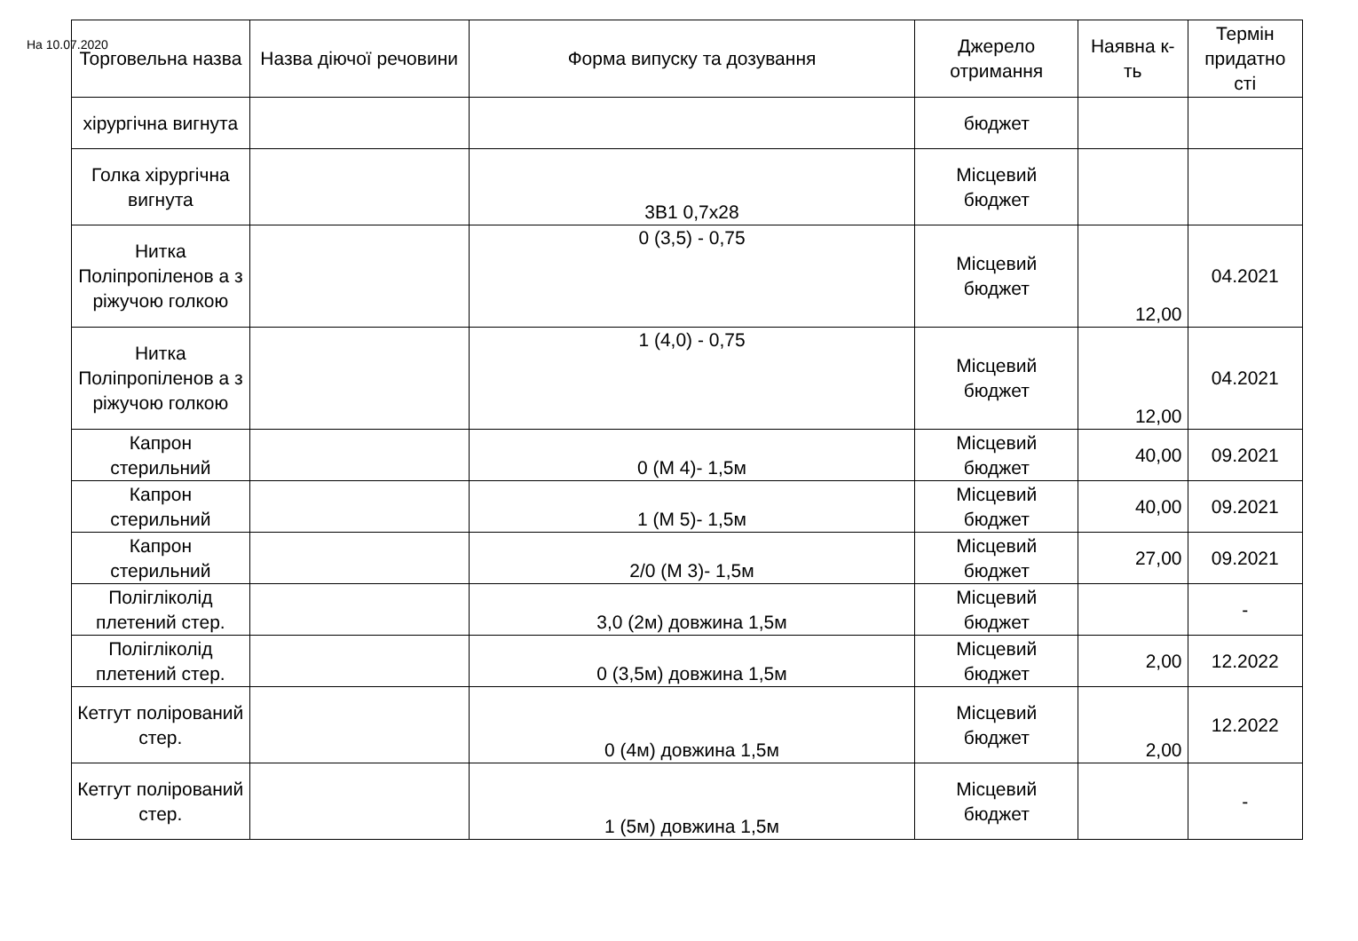На 10.07.2020
| Торговельна назва | Назва діючої речовини | Форма випуску та дозування | Джерело отримання | Наявна к-ть | Термін придатно сті |
| --- | --- | --- | --- | --- | --- |
| хірургічна вигнута | | | бюджет | | |
| Голка хірургічна вигнута | | 3В1 0,7х28 | Місцевий бюджет | | |
| Нитка Поліпропіленов а з ріжучою голкою | | 0 (3,5) - 0,75 | Місцевий бюджет | 12,00 | 04.2021 |
| Нитка Поліпропіленов а з ріжучою голкою | | 1 (4,0) - 0,75 | Місцевий бюджет | 12,00 | 04.2021 |
| Капрон стерильний | | 0 (М 4)- 1,5м | Місцевий бюджет | 40,00 | 09.2021 |
| Капрон стерильний | | 1 (М 5)- 1,5м | Місцевий бюджет | 40,00 | 09.2021 |
| Капрон стерильний | | 2/0 (М 3)- 1,5м | Місцевий бюджет | 27,00 | 09.2021 |
| Полігліколід плетений стер. | | 3,0 (2м) довжина 1,5м | Місцевий бюджет | | - |
| Полігліколід плетений стер. | | 0 (3,5м) довжина 1,5м | Місцевий бюджет | 2,00 | 12.2022 |
| Кетгут полірований стер. | | 0 (4м) довжина 1,5м | Місцевий бюджет | 2,00 | 12.2022 |
| Кетгут полірований стер. | | 1 (5м) довжина 1,5м | Місцевий бюджет | | - |